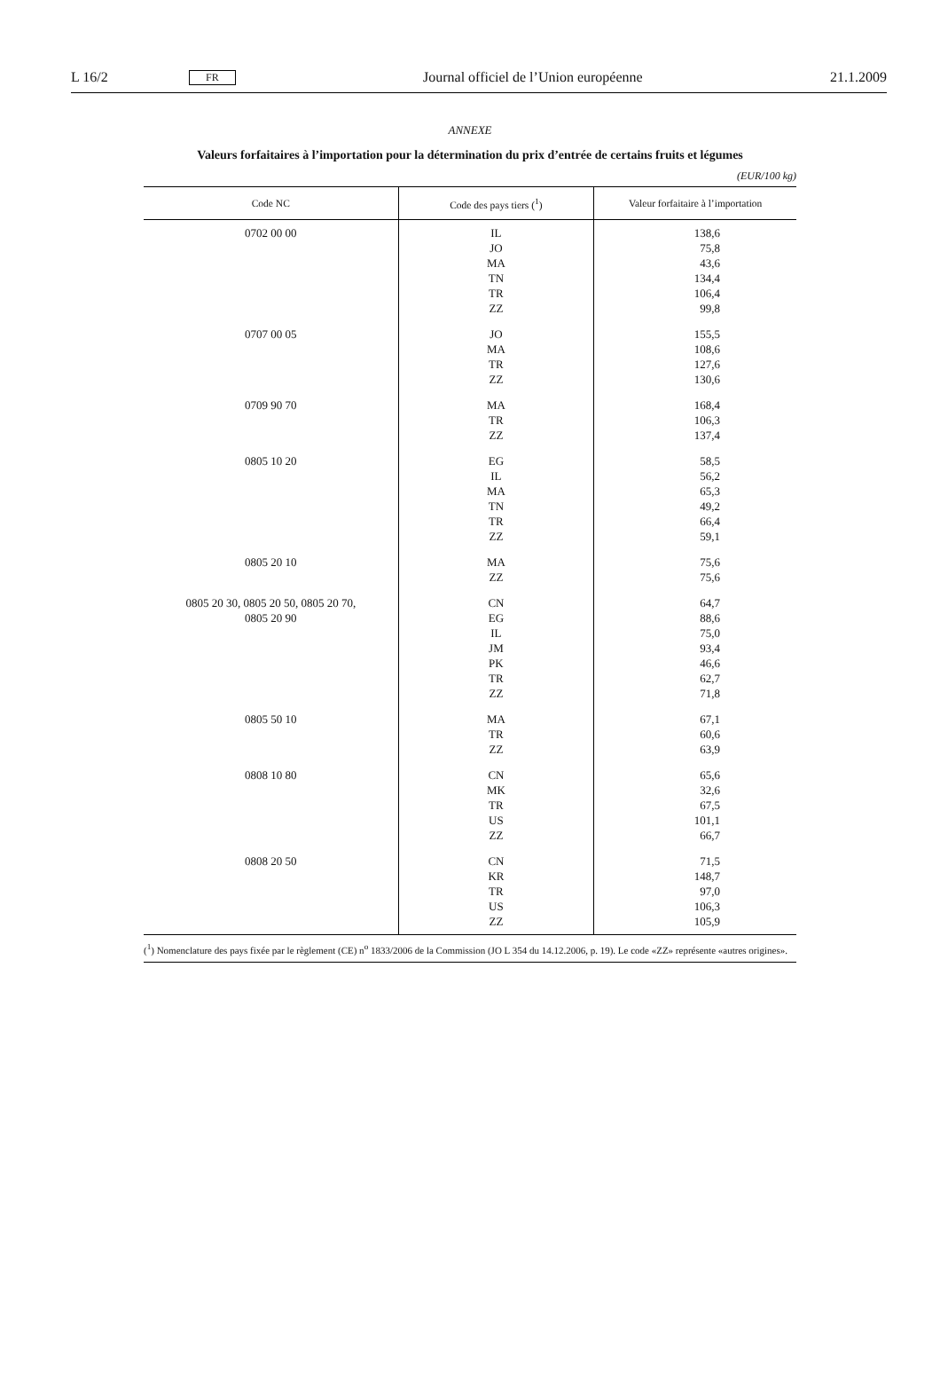L 16/2 FR Journal officiel de l’Union européenne 21.1.2009
ANNEXE
Valeurs forfaitaires à l’importation pour la détermination du prix d’entrée de certains fruits et légumes
(EUR/100 kg)
| Code NC | Code des pays tiers (<sup>1</sup>) | Valeur forfaitaire à l’importation |
| --- | --- | --- |
| 0702 00 00 | IL JO MA TN TR ZZ | 138,6 75,8 43,6 134,4 106,4 99,8 |
| 0707 00 05 | JO MA TR ZZ | 155,5 108,6 127,6 130,6 |
| 0709 90 70 | MA TR ZZ | 168,4 106,3 137,4 |
| 0805 10 20 | EG IL MA TN TR ZZ | 58,5 56,2 65,3 49,2 66,4 59,1 |
| 0805 20 10 | MA ZZ | 75,6 75,6 |
| 0805 20 30, 0805 20 50, 0805 20 70, 0805 20 90 | CN EG IL JM PK TR ZZ | 64,7 88,6 75,0 93,4 46,6 62,7 71,8 |
| 0805 50 10 | MA TR ZZ | 67,1 60,6 63,9 |
| 0808 10 80 | CN MK TR US ZZ | 65,6 32,6 67,5 101,1 66,7 |
| 0808 20 50 | CN KR TR US ZZ | 71,5 148,7 97,0 106,3 105,9 |
(<sup>1</sup>) Nomenclature des pays fixée par le règlement (CE) n<sup>o</sup> 1833/2006 de la Commission (JO L 354 du 14.12.2006, p. 19). Le code «ZZ» représente «autres origines».